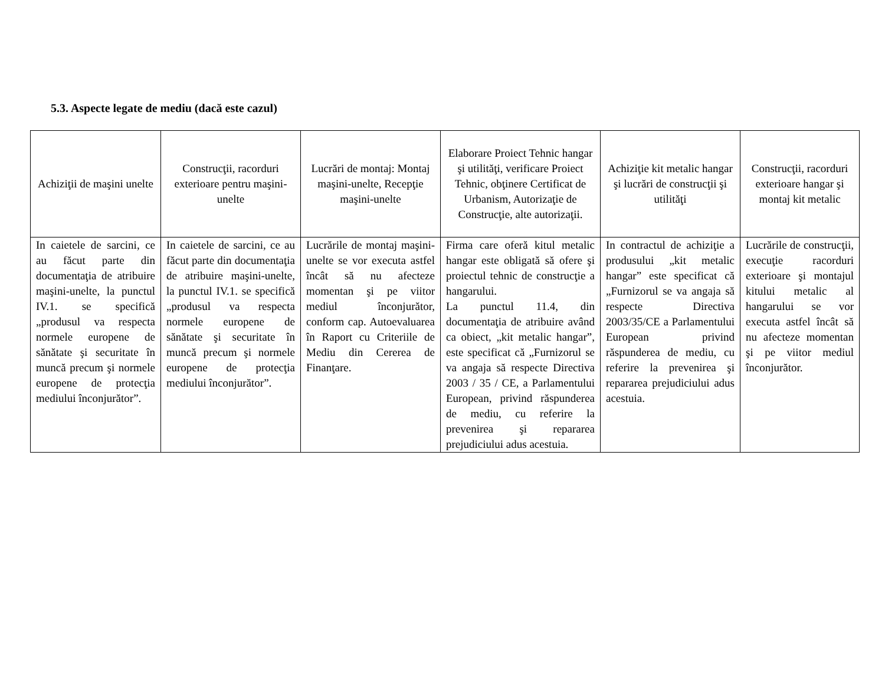5.3. Aspecte legate de mediu (dacă este cazul)
| Achiziţii de maşini unelte | Construcţii, racorduri exterioare pentru maşini-unelte | Lucrări de montaj: Montaj maşini-unelte, Recepţie maşini-unelte | Elaborare Proiect Tehnic hangar şi utilităţi, verificare Proiect Tehnic, obţinere Certificat de Urbanism, Autorizaţie de Construcţie, alte autorizaţii. | Achiziţie kit metalic hangar şi lucrări de construcţii şi utilităţi | Construcţii, racorduri exterioare hangar şi montaj kit metalic |
| --- | --- | --- | --- | --- | --- |
| In caietele de sarcini, ce au făcut parte din documentaţia de atribuire maşini-unelte, la punctul IV.1. se specifică „produsul va respecta normele europene de sănătate şi securitate în muncă precum şi normele europene de protecţia mediului înconjurător”. | In caietele de sarcini, ce au făcut parte din documentaţia de atribuire maşini-unelte, la punctul IV.1. se specifică „produsul va respecta normele europene de sănătate şi securitate în muncă precum şi normele europene de protecţia mediului înconjurător”. | Lucrările de montaj maşini-unelte se vor executa astfel încât să nu afecteze momentan şi pe viitor mediul înconjurător, conform cap. Autoevaluarea în Raport cu Criteriile de Mediu din Cererea de Finanţare. | Firma care oferă kitul metalic hangar este obligată să ofere şi proiectul tehnic de construcţie a hangarului. La punctul 11.4, din documentaţia de atribuire având ca obiect, „kit metalic hangar”, este specificat că „Furnizorul se va angaja să respecte Directiva 2003 / 35 / CE, a Parlamentului European, privind răspunderea de mediu, cu referire la prevenirea şi repararea prejudiciului adus acestuia. | In contractul de achiziţie a produsului „kit metalic hangar” este specificat că „Furnizorul se va angaja să respecte Directiva 2003/35/CE a Parlamentului European privind răspunderea de mediu, cu referire la prevenirea şi repararea prejudiciului adus acestuia. | Lucrările de construcţii, execuţie racorduri exterioare şi montajul kitului metalic al hangarului se vor executa astfel încât să nu afecteze momentan şi pe viitor mediul înconjurător. |